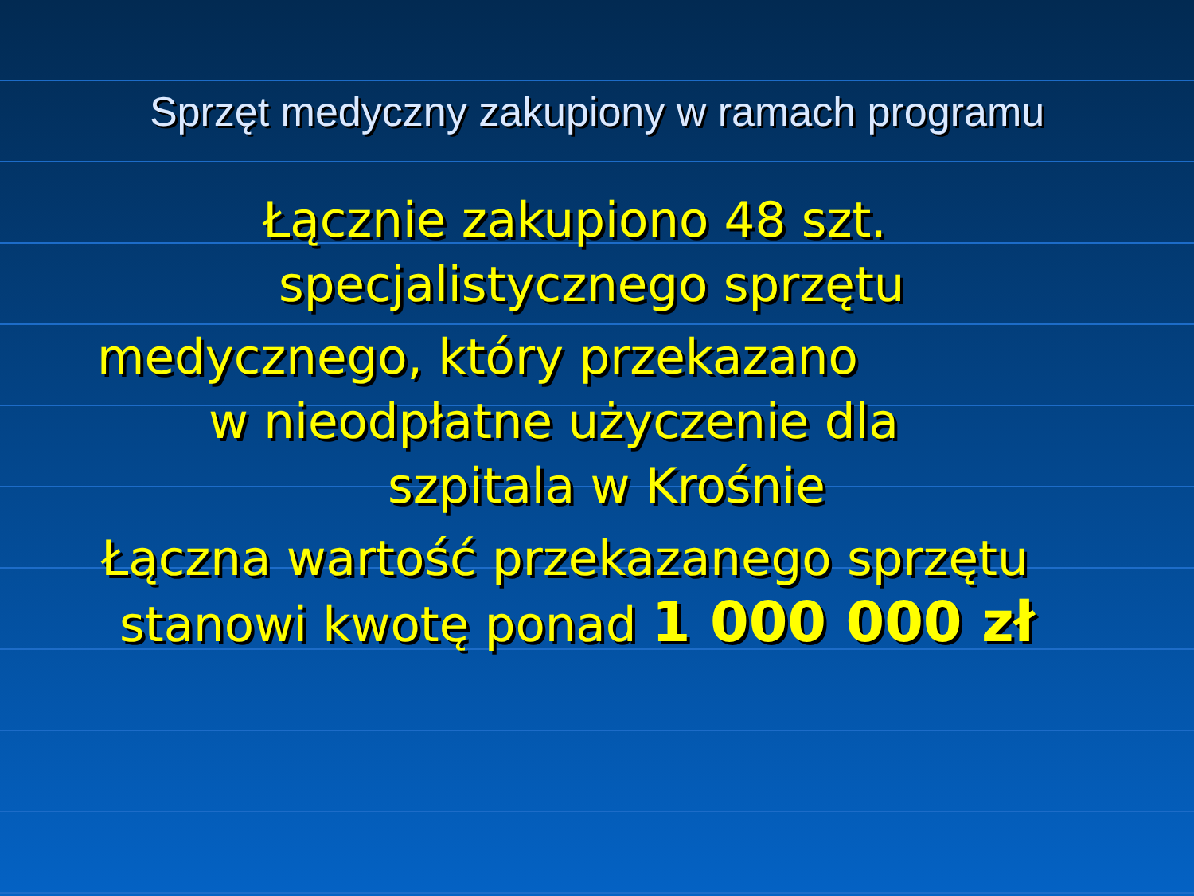Sprzęt medyczny zakupiony w ramach programu
Łącznie zakupiono 48 szt.
specjalistycznego sprzętu
medycznego, który przekazano
w nieodpłatne użyczenie dla
szpitala w Krośnie
Łączna wartość przekazanego sprzętu
stanowi kwotę ponad 1 000 000 zł